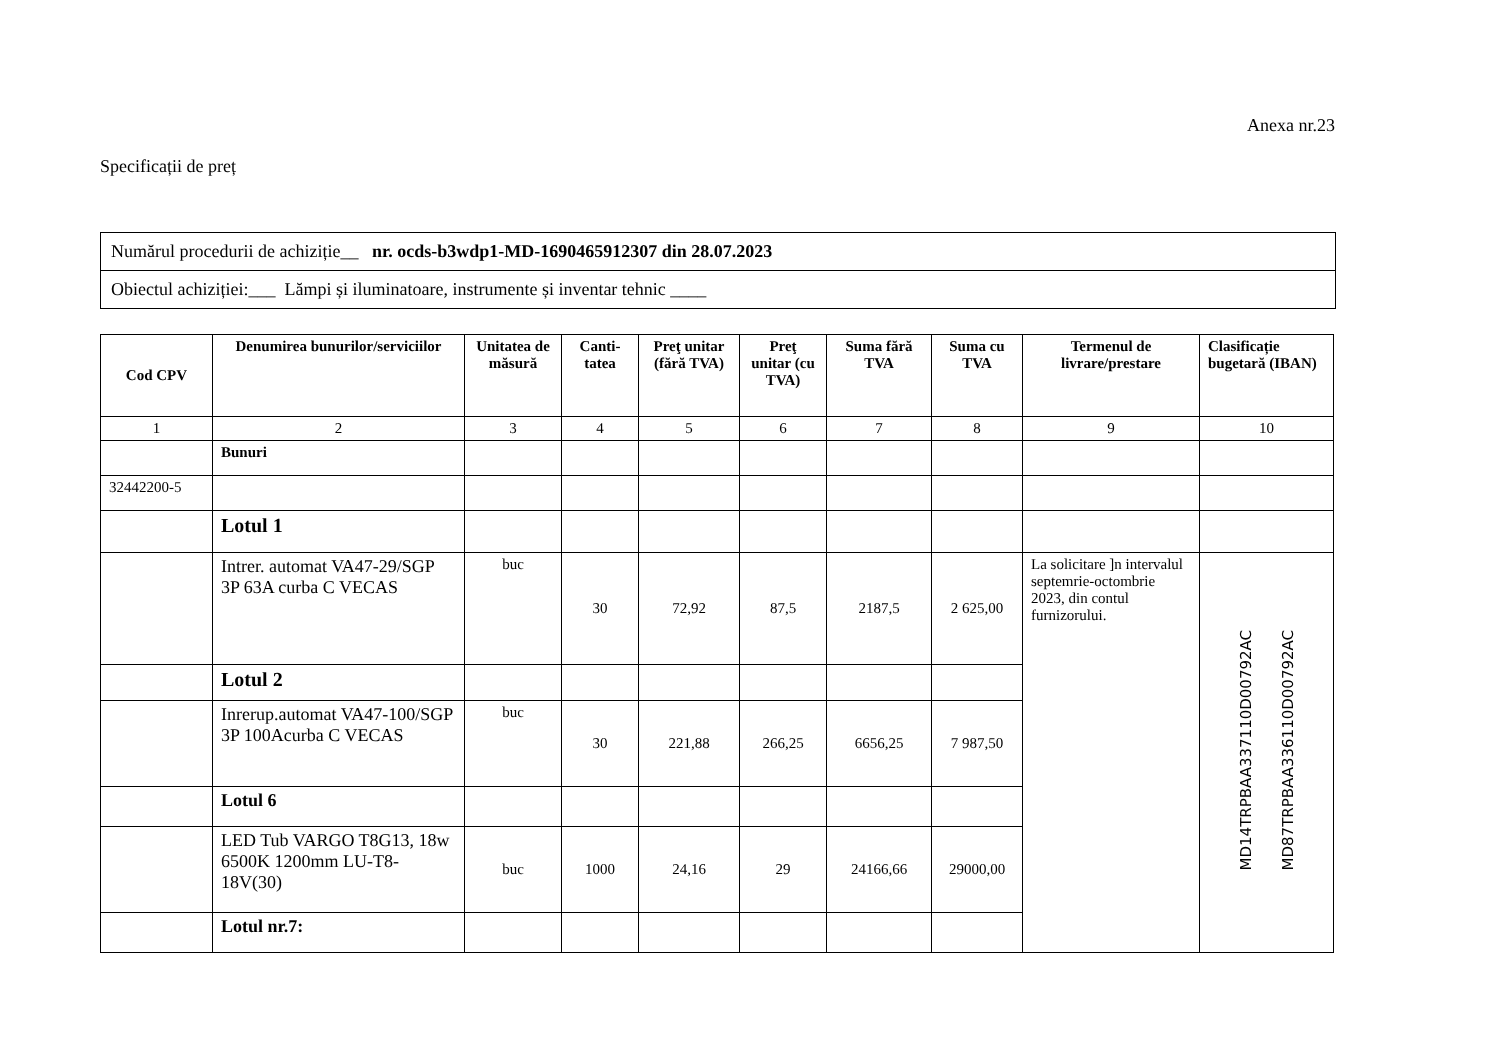Anexa nr.23
Specificații de preț
| Numărul procedurii de achiziție__ nr. ocds-b3wdp1-MD-1690465912307 din 28.07.2023 |
| Obiectul achiziției:___ Lămpi și iluminatoare, instrumente și inventar tehnic ____ |
| Cod CPV | Denumirea bunurilor/serviciilor | Unitatea de măsură | Canti-tatea | Preţ unitar (fără TVA) | Preţ unitar (cu TVA) | Suma fără TVA | Suma cu TVA | Termenul de livrare/prestare | Clasificație bugetară (IBAN) |
| --- | --- | --- | --- | --- | --- | --- | --- | --- | --- |
| 1 | 2 | 3 | 4 | 5 | 6 | 7 | 8 | 9 | 10 |
| | Bunuri | | | | | | | | |
| 32442200-5 | | | | | | | | | |
| | Lotul 1 | | | | | | | | |
| | Intrer. automat VA47-29/SGP 3P 63A curba C VECAS | buc | 30 | 72,92 | 87,5 | 2187,5 | 2 625,00 | La solicitare ]n intervalul septemrie-octombrie 2023, din contul furnizorului. | MD14TRPBAA337110D00792AC MD87TRPBAA336110D00792AC |
| | Lotul 2 | | | | | | | | |
| | Inrerup.automat VA47-100/SGP 3P 100Acurba C VECAS | buc | 30 | 221,88 | 266,25 | 6656,25 | 7 987,50 | | |
| | Lotul 6 | | | | | | | | |
| | LED Tub VARGO T8G13, 18w 6500K 1200mm LU-T8-18V(30) | buc | 1000 | 24,16 | 29 | 24166,66 | 29000,00 | | |
| | Lotul nr.7: | | | | | | | | |